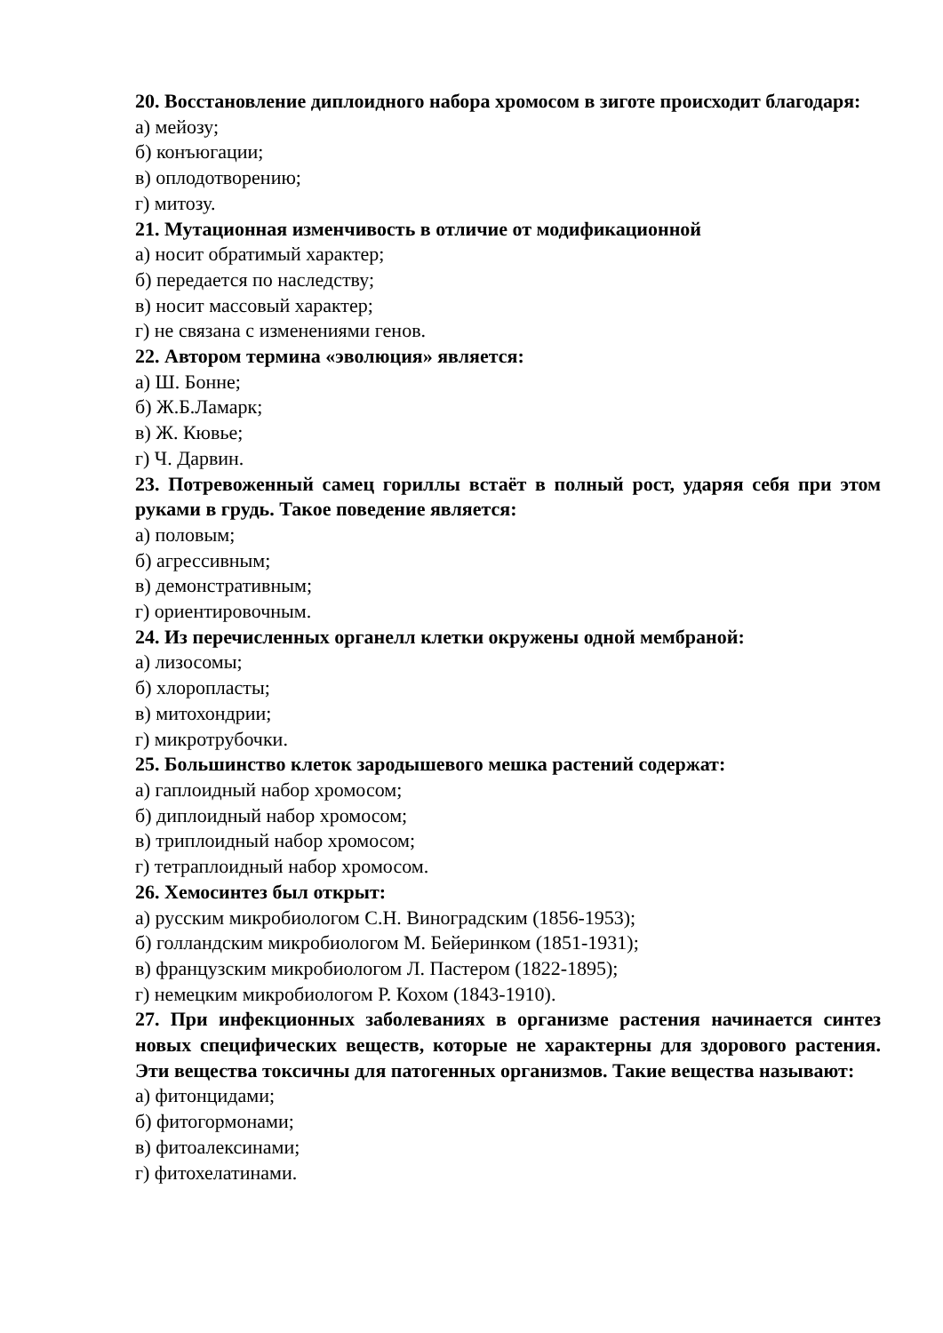20. Восстановление диплоидного набора хромосом в зиготе происходит благодаря:
а) мейозу;
б) конъюгации;
в) оплодотворению;
г) митозу.
21. Мутационная изменчивость в отличие от модификационной
а) носит обратимый характер;
б) передается по наследству;
в) носит массовый характер;
г) не связана с изменениями генов.
22. Автором термина «эволюция» является:
а) Ш. Бонне;
б) Ж.Б.Ламарк;
в) Ж. Кювье;
г) Ч. Дарвин.
23. Потревоженный самец гориллы встаёт в полный рост, ударяя себя при этом руками в грудь. Такое поведение является:
а) половым;
б) агрессивным;
в) демонстративным;
г) ориентировочным.
24. Из перечисленных органелл клетки окружены одной мембраной:
а) лизосомы;
б) хлоропласты;
в) митохондрии;
г) микротрубочки.
25. Большинство клеток зародышевого мешка растений содержат:
а) гаплоидный набор хромосом;
б) диплоидный набор хромосом;
в) триплоидный набор хромосом;
г) тетраплоидный набор хромосом.
26. Хемосинтез был открыт:
а) русским микробиологом С.Н. Виноградским (1856-1953);
б) голландским микробиологом М. Бейеринком (1851-1931);
в) французским микробиологом Л. Пастером (1822-1895);
г) немецким микробиологом Р. Кохом (1843-1910).
27. При инфекционных заболеваниях в организме растения начинается синтез новых специфических веществ, которые не характерны для здорового растения. Эти вещества токсичны для патогенных организмов. Такие вещества называют:
а) фитонцидами;
б) фитогормонами;
в) фитоалексинами;
г) фитохелатинами.